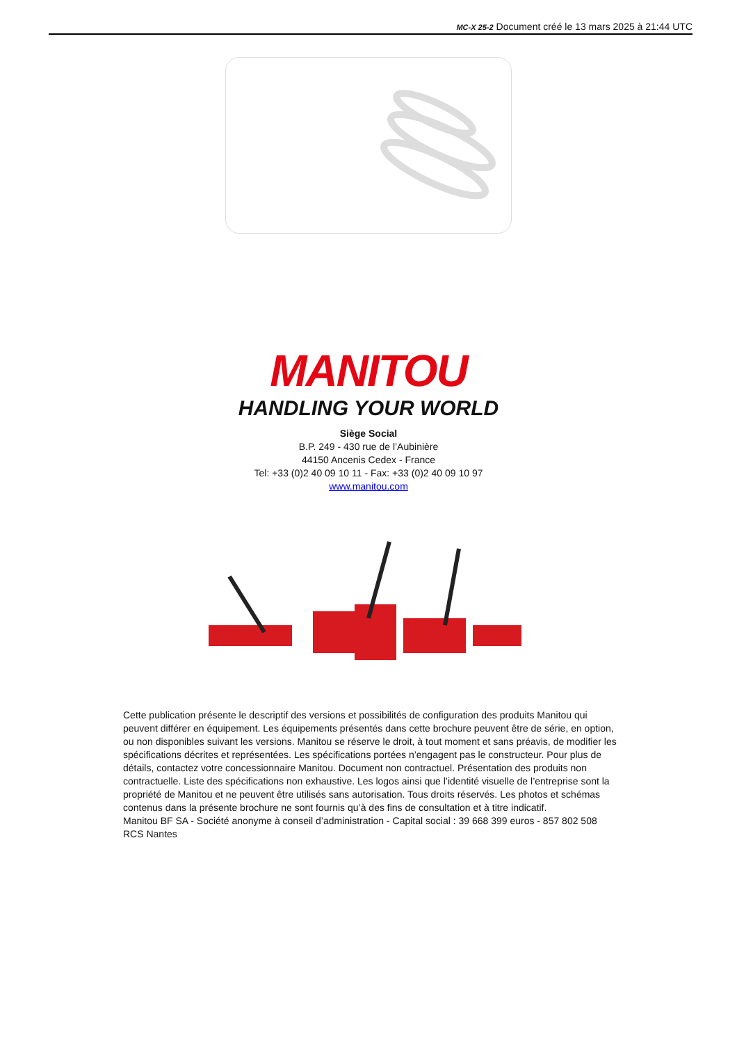MC-X 25-2 Document créé le 13 mars 2025 à 21:44 UTC
MANITOU
HANDLING YOUR WORLD
Siège Social
B.P. 249 - 430 rue de l’Aubinière
44150 Ancenis Cedex - France
Tel: +33 (0)2 40 09 10 11 - Fax: +33 (0)2 40 09 10 97
www.manitou.com
Cette publication présente le descriptif des versions et possibilités de configuration des produits Manitou qui peuvent différer en équipement. Les équipements présentés dans cette brochure peuvent être de série, en option, ou non disponibles suivant les versions. Manitou se réserve le droit, à tout moment et sans préavis, de modifier les spécifications décrites et représentées. Les spécifications portées n’engagent pas le constructeur. Pour plus de détails, contactez votre concessionnaire Manitou. Document non contractuel. Présentation des produits non contractuelle. Liste des spécifications non exhaustive. Les logos ainsi que l’identité visuelle de l’entreprise sont la propriété de Manitou et ne peuvent être utilisés sans autorisation. Tous droits réservés. Les photos et schémas contenus dans la présente brochure ne sont fournis qu’à des fins de consultation et à titre indicatif.
Manitou BF SA - Société anonyme à conseil d’administration - Capital social : 39 668 399 euros - 857 802 508 RCS Nantes